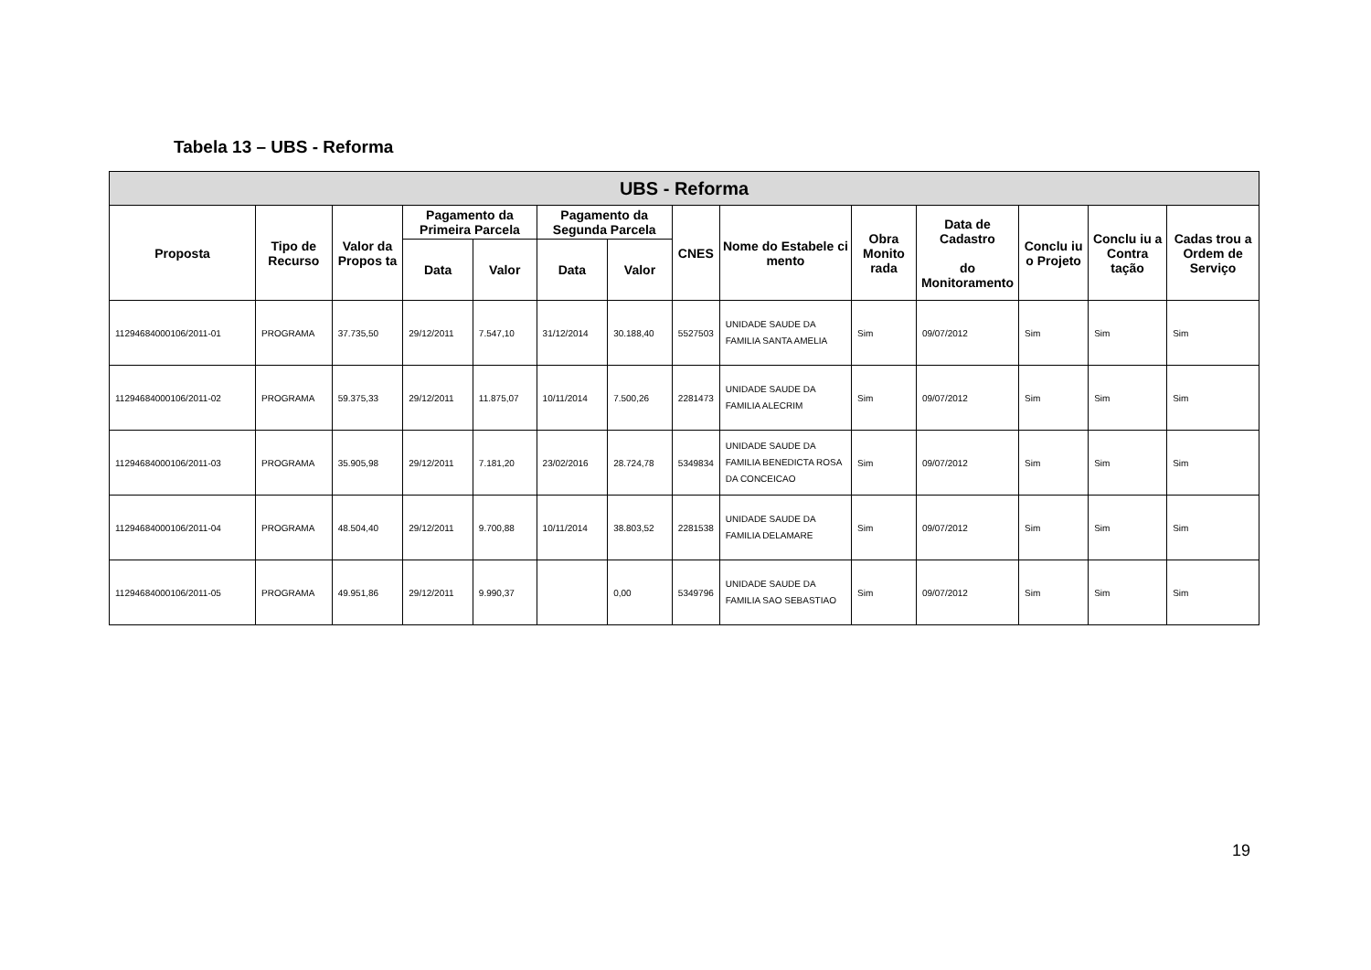Tabela 13 – UBS - Reforma
| UBS - Reforma | | | | | | | | | | | | | |
| --- | --- | --- | --- | --- | --- | --- | --- | --- | --- | --- | --- | --- | --- |
| Proposta | Tipo de Recurso | Valor da Propos ta | Pagamento da Primeira Parcela | | Pagamento da Segunda Parcela | | CNES | Nome do Estabele ci mento | Obra Monito rada | Data de Cadastro do Monitoramento | Conclu iu o Projeto | Conclu iu a Contra tação | Cadas trou a Ordem de Serviço |
| | | | Data | Valor | Data | Valor | | | | | | | |
| 11294684000106/2011-01 | PROGRAMA | 37.735,50 | 29/12/2011 | 7.547,10 | 31/12/2014 | 30.188,40 | 5527503 | UNIDADE SAUDE DA FAMILIA SANTA AMELIA | Sim | 09/07/2012 | Sim | Sim | Sim |
| 11294684000106/2011-02 | PROGRAMA | 59.375,33 | 29/12/2011 | 11.875,07 | 10/11/2014 | 7.500,26 | 2281473 | UNIDADE SAUDE DA FAMILIA ALECRIM | Sim | 09/07/2012 | Sim | Sim | Sim |
| 11294684000106/2011-03 | PROGRAMA | 35.905,98 | 29/12/2011 | 7.181,20 | 23/02/2016 | 28.724,78 | 5349834 | UNIDADE SAUDE DA FAMILIA BENEDICTA ROSA DA CONCEICAO | Sim | 09/07/2012 | Sim | Sim | Sim |
| 11294684000106/2011-04 | PROGRAMA | 48.504,40 | 29/12/2011 | 9.700,88 | 10/11/2014 | 38.803,52 | 2281538 | UNIDADE SAUDE DA FAMILIA DELAMARE | Sim | 09/07/2012 | Sim | Sim | Sim |
| 11294684000106/2011-05 | PROGRAMA | 49.951,86 | 29/12/2011 | 9.990,37 | | 0,00 | 5349796 | UNIDADE SAUDE DA FAMILIA SAO SEBASTIAO | Sim | 09/07/2012 | Sim | Sim | Sim |
19